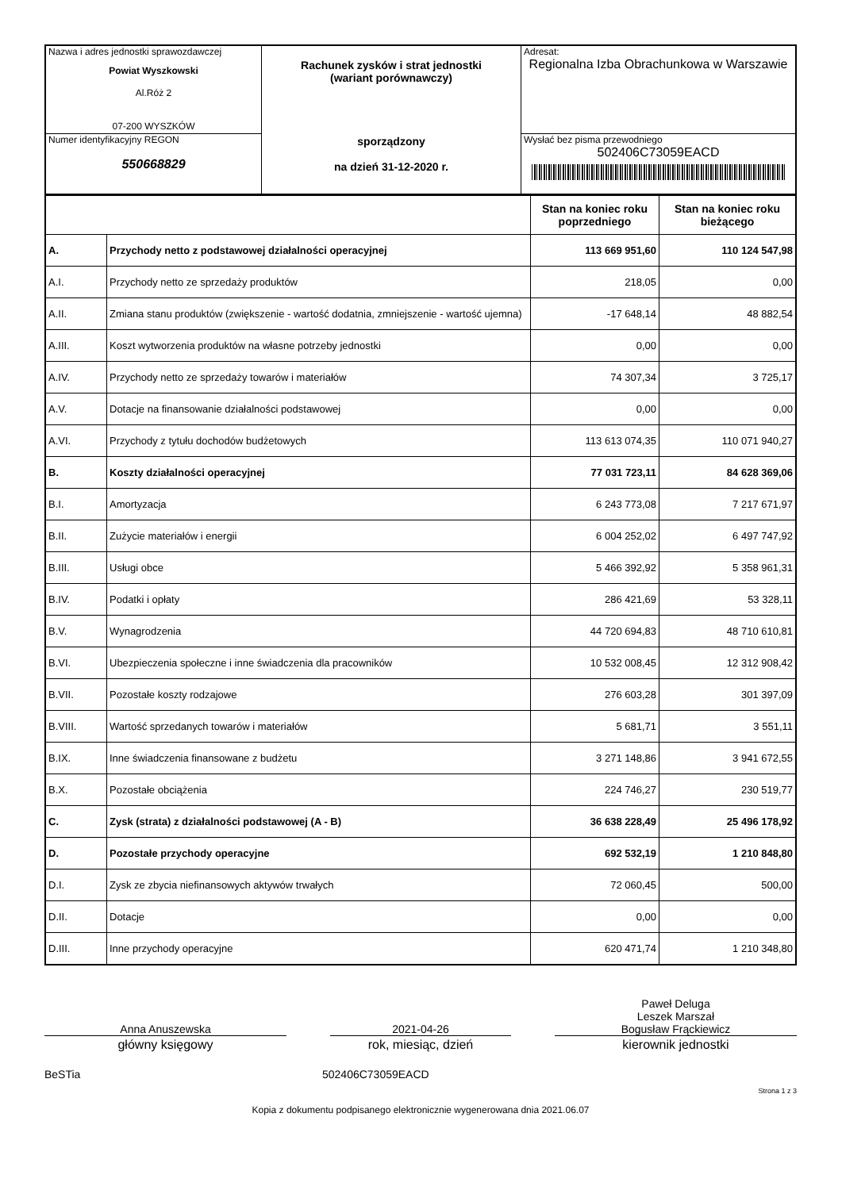| Nazwa i adres jednostki sprawozdawczej Powiat Wyszkowski Al.Róż 2 07-200 WYSZKÓW | Rachunek zysków i strat jednostki (wariant porównawczy) sporządzony na dzień 31-12-2020 r. | Adresat: Regionalna Izba Obrachunkowa w Warszawie |
| Numer identyfikacyjny REGON 550668829 | | Wysłać bez pisma przewodniego 502406C73059EACD |
| | | Stan na koniec roku poprzedniego | Stan na koniec roku bieżącego |
| --- | --- | --- | --- |
| A. | Przychody netto z podstawowej działalności operacyjnej | 113 669 951,60 | 110 124 547,98 |
| A.I. | Przychody netto ze sprzedaży produktów | 218,05 | 0,00 |
| A.II. | Zmiana stanu produktów (zwiększenie - wartość dodatnia, zmniejszenie - wartość ujemna) | -17 648,14 | 48 882,54 |
| A.III. | Koszt wytworzenia produktów na własne potrzeby jednostki | 0,00 | 0,00 |
| A.IV. | Przychody netto ze sprzedaży towarów i materiałów | 74 307,34 | 3 725,17 |
| A.V. | Dotacje na finansowanie działalności podstawowej | 0,00 | 0,00 |
| A.VI. | Przychody z tytułu dochodów budżetowych | 113 613 074,35 | 110 071 940,27 |
| B. | Koszty działalności operacyjnej | 77 031 723,11 | 84 628 369,06 |
| B.I. | Amortyzacja | 6 243 773,08 | 7 217 671,97 |
| B.II. | Zużycie materiałów i energii | 6 004 252,02 | 6 497 747,92 |
| B.III. | Usługi obce | 5 466 392,92 | 5 358 961,31 |
| B.IV. | Podatki i opłaty | 286 421,69 | 53 328,11 |
| B.V. | Wynagrodzenia | 44 720 694,83 | 48 710 610,81 |
| B.VI. | Ubezpieczenia społeczne i inne świadczenia dla pracowników | 10 532 008,45 | 12 312 908,42 |
| B.VII. | Pozostałe koszty rodzajowe | 276 603,28 | 301 397,09 |
| B.VIII. | Wartość sprzedanych towarów i materiałów | 5 681,71 | 3 551,11 |
| B.IX. | Inne świadczenia finansowane z budżetu | 3 271 148,86 | 3 941 672,55 |
| B.X. | Pozostałe obciążenia | 224 746,27 | 230 519,77 |
| C. | Zysk (strata) z działalności podstawowej (A - B) | 36 638 228,49 | 25 496 178,92 |
| D. | Pozostałe przychody operacyjne | 692 532,19 | 1 210 848,80 |
| D.I. | Zysk ze zbycia niefinansowych aktywów trwałych | 72 060,45 | 500,00 |
| D.II. | Dotacje | 0,00 | 0,00 |
| D.III. | Inne przychody operacyjne | 620 471,74 | 1 210 348,80 |
Anna Anuszewska
2021-04-26
Paweł Deluga
Leszek Marszał
Bogusław Frąckiewicz
główny księgowy rok, miesiąc, dzień kierownik jednostki
BeSTia 502406C73059EACD
Strona 1 z 3
Kopia z dokumentu podpisanego elektronicznie wygenerowana dnia 2021.06.07